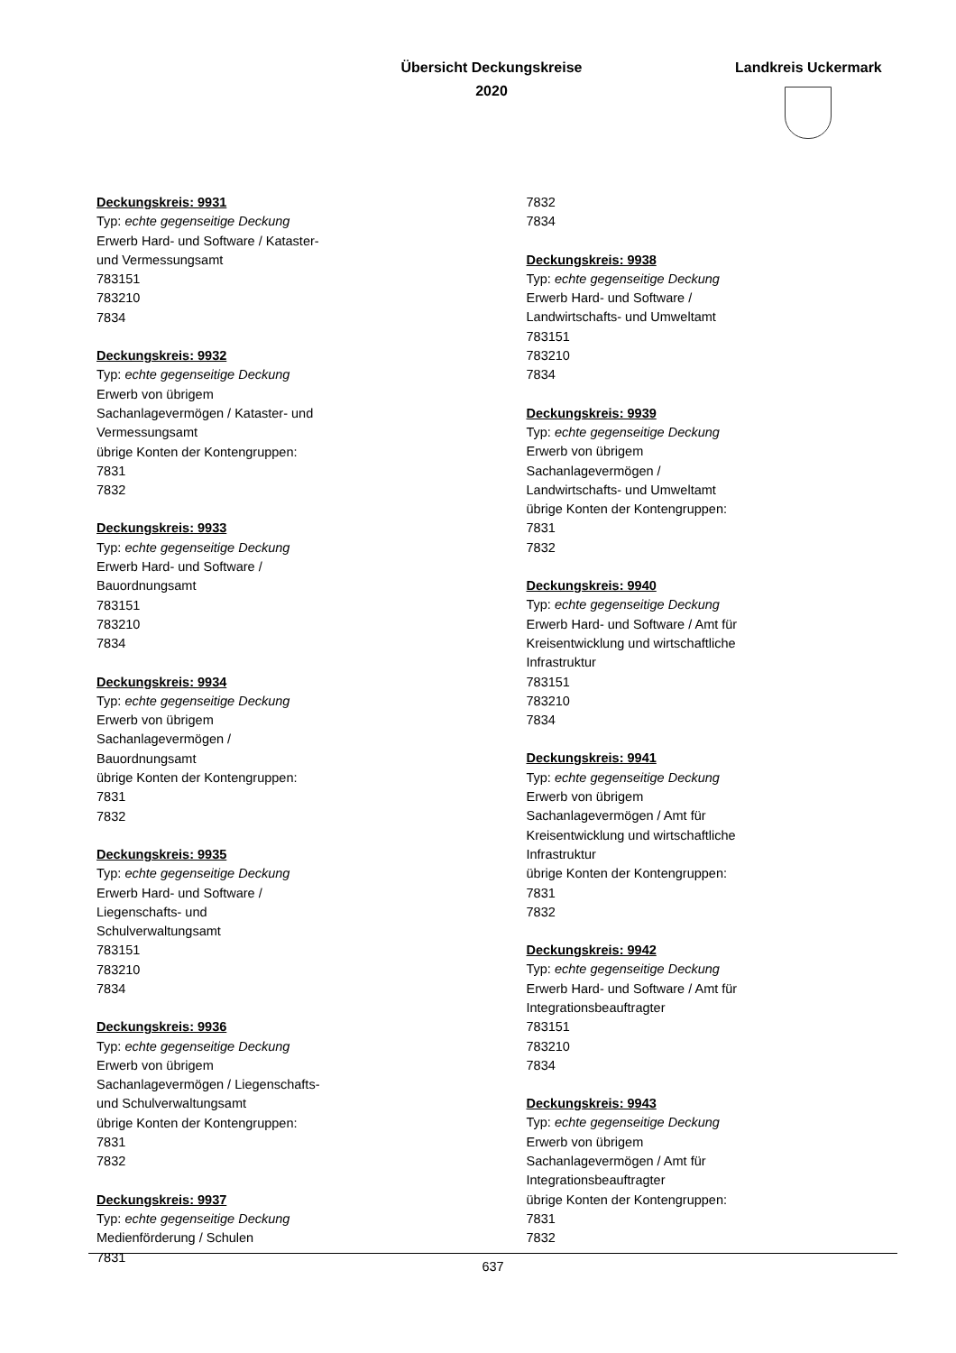Übersicht Deckungskreise
2020
Landkreis Uckermark
Deckungskreis: 9931
Typ: echte gegenseitige Deckung
Erwerb Hard- und Software / Kataster-
und Vermessungsamt
783151
783210
7834
Deckungskreis: 9932
Typ: echte gegenseitige Deckung
Erwerb von übrigem
Sachanlagevermögen / Kataster- und
Vermessungsamt
übrige Konten der Kontengruppen:
7831
7832
Deckungskreis: 9933
Typ: echte gegenseitige Deckung
Erwerb Hard- und Software /
Bauordnungsamt
783151
783210
7834
Deckungskreis: 9934
Typ: echte gegenseitige Deckung
Erwerb von übrigem
Sachanlagevermögen /
Bauordnungsamt
übrige Konten der Kontengruppen:
7831
7832
Deckungskreis: 9935
Typ: echte gegenseitige Deckung
Erwerb Hard- und Software /
Liegenschafts- und
Schulverwaltungsamt
783151
783210
7834
Deckungskreis: 9936
Typ: echte gegenseitige Deckung
Erwerb von übrigem
Sachanlagevermögen / Liegenschafts-
und Schulverwaltungsamt
übrige Konten der Kontengruppen:
7831
7832
Deckungskreis: 9937
Typ: echte gegenseitige Deckung
Medienförderung / Schulen
7831
7832
7834
Deckungskreis: 9938
Typ: echte gegenseitige Deckung
Erwerb Hard- und Software /
Landwirtschafts- und Umweltamt
783151
783210
7834
Deckungskreis: 9939
Typ: echte gegenseitige Deckung
Erwerb von übrigem
Sachanlagevermögen /
Landwirtschafts- und Umweltamt
übrige Konten der Kontengruppen:
7831
7832
Deckungskreis: 9940
Typ: echte gegenseitige Deckung
Erwerb Hard- und Software / Amt für
Kreisentwicklung und wirtschaftliche
Infrastruktur
783151
783210
7834
Deckungskreis: 9941
Typ: echte gegenseitige Deckung
Erwerb von übrigem
Sachanlagevermögen / Amt für
Kreisentwicklung und wirtschaftliche
Infrastruktur
übrige Konten der Kontengruppen:
7831
7832
Deckungskreis: 9942
Typ: echte gegenseitige Deckung
Erwerb Hard- und Software / Amt für
Integrationsbeauftragter
783151
783210
7834
Deckungskreis: 9943
Typ: echte gegenseitige Deckung
Erwerb von übrigem
Sachanlagevermögen / Amt für
Integrationsbeauftragter
übrige Konten der Kontengruppen:
7831
7832
637